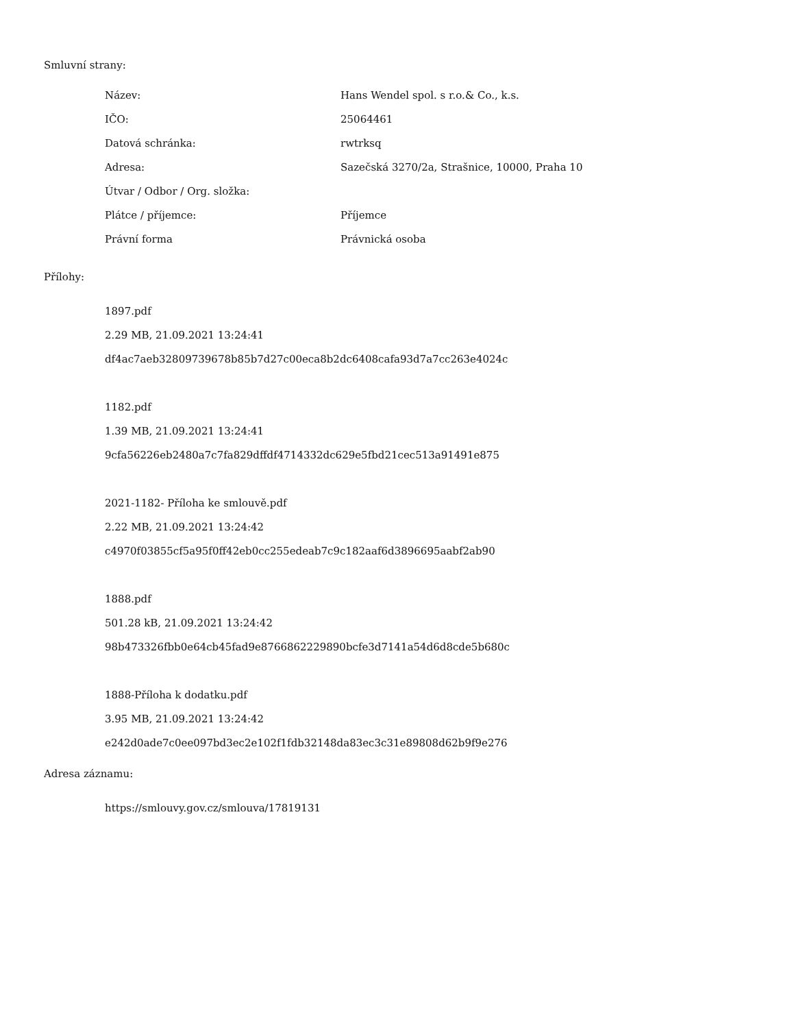Smluvní strany:
| Název: | Hans Wendel spol. s r.o.& Co., k.s. |
| IČO: | 25064461 |
| Datová schránka: | rwtrksq |
| Adresa: | Sazečská 3270/2a, Strašnice, 10000, Praha 10 |
| Útvar / Odbor / Org. složka: | |
| Plátce / příjemce: | Příjemce |
| Právní forma | Právnická osoba |
Přílohy:
1897.pdf
2.29 MB, 21.09.2021 13:24:41
df4ac7aeb32809739678b85b7d27c00eca8b2dc6408cafa93d7a7cc263e4024c
1182.pdf
1.39 MB, 21.09.2021 13:24:41
9cfa56226eb2480a7c7fa829dffdf4714332dc629e5fbd21cec513a91491e875
2021-1182- Příloha ke smlouvě.pdf
2.22 MB, 21.09.2021 13:24:42
c4970f03855cf5a95f0ff42eb0cc255edeab7c9c182aaf6d3896695aabf2ab90
1888.pdf
501.28 kB, 21.09.2021 13:24:42
98b473326fbb0e64cb45fad9e8766862229890bcfe3d7141a54d6d8cde5b680c
1888-Příloha k dodatku.pdf
3.95 MB, 21.09.2021 13:24:42
e242d0ade7c0ee097bd3ec2e102f1fdb32148da83ec3c31e89808d62b9f9e276
Adresa záznamu:
https://smlouvy.gov.cz/smlouva/17819131